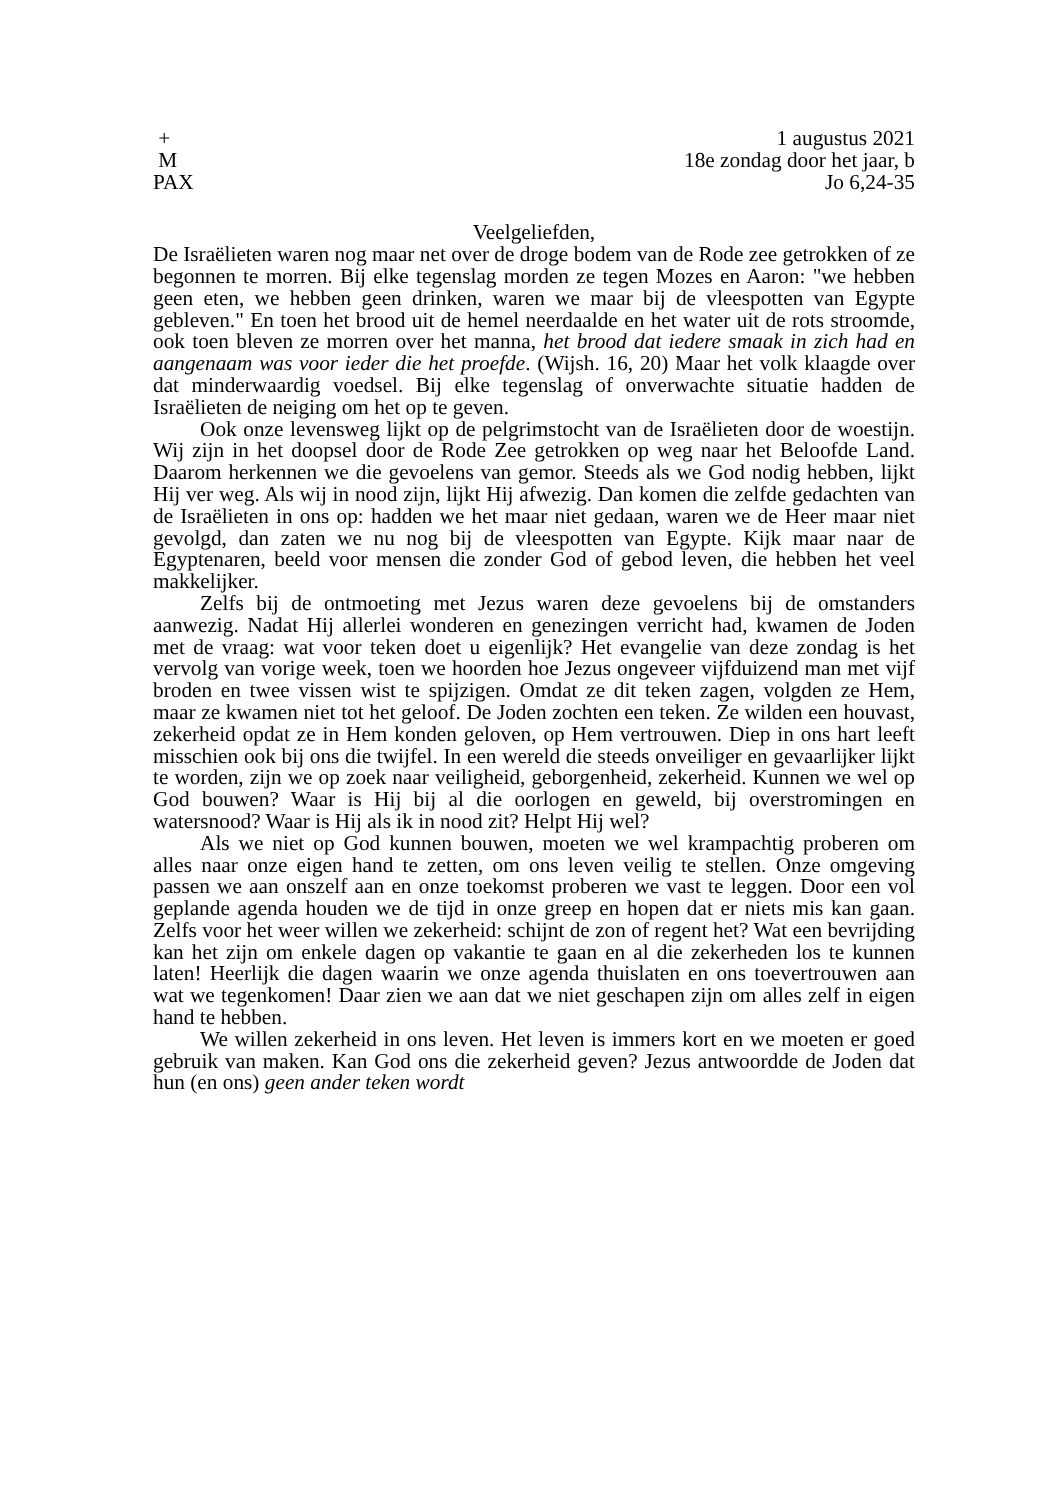+
M
PAX
1 augustus 2021
18e zondag door het jaar, b
Jo 6,24-35
Veelgeliefden,
De Israëlieten waren nog maar net over de droge bodem van de Rode zee getrokken of ze begonnen te morren. Bij elke tegenslag morden ze tegen Mozes en Aaron: "we hebben geen eten, we hebben geen drinken, waren we maar bij de vleespotten van Egypte gebleven." En toen het brood uit de hemel neerdaalde en het water uit de rots stroomde, ook toen bleven ze morren over het manna, het brood dat iedere smaak in zich had en aangenaam was voor ieder die het proefde. (Wijsh. 16, 20) Maar het volk klaagde over dat minderwaardig voedsel. Bij elke tegenslag of onverwachte situatie hadden de Israëlieten de neiging om het op te geven.
Ook onze levensweg lijkt op de pelgrimstocht van de Israëlieten door de woestijn. Wij zijn in het doopsel door de Rode Zee getrokken op weg naar het Beloofde Land. Daarom herkennen we die gevoelens van gemor. Steeds als we God nodig hebben, lijkt Hij ver weg. Als wij in nood zijn, lijkt Hij afwezig. Dan komen die zelfde gedachten van de Israëlieten in ons op: hadden we het maar niet gedaan, waren we de Heer maar niet gevolgd, dan zaten we nu nog bij de vleespotten van Egypte. Kijk maar naar de Egyptenaren, beeld voor mensen die zonder God of gebod leven, die hebben het veel makkelijker.
Zelfs bij de ontmoeting met Jezus waren deze gevoelens bij de omstanders aanwezig. Nadat Hij allerlei wonderen en genezingen verricht had, kwamen de Joden met de vraag: wat voor teken doet u eigenlijk? Het evangelie van deze zondag is het vervolg van vorige week, toen we hoorden hoe Jezus ongeveer vijfduizend man met vijf broden en twee vissen wist te spijzigen. Omdat ze dit teken zagen, volgden ze Hem, maar ze kwamen niet tot het geloof. De Joden zochten een teken. Ze wilden een houvast, zekerheid opdat ze in Hem konden geloven, op Hem vertrouwen. Diep in ons hart leeft misschien ook bij ons die twijfel. In een wereld die steeds onveiliger en gevaarlijker lijkt te worden, zijn we op zoek naar veiligheid, geborgenheid, zekerheid. Kunnen we wel op God bouwen? Waar is Hij bij al die oorlogen en geweld, bij overstromingen en watersnood? Waar is Hij als ik in nood zit? Helpt Hij wel?
Als we niet op God kunnen bouwen, moeten we wel krampachtig proberen om alles naar onze eigen hand te zetten, om ons leven veilig te stellen. Onze omgeving passen we aan onszelf aan en onze toekomst proberen we vast te leggen. Door een vol geplande agenda houden we de tijd in onze greep en hopen dat er niets mis kan gaan. Zelfs voor het weer willen we zekerheid: schijnt de zon of regent het? Wat een bevrijding kan het zijn om enkele dagen op vakantie te gaan en al die zekerheden los te kunnen laten! Heerlijk die dagen waarin we onze agenda thuislaten en ons toevertrouwen aan wat we tegenkomen! Daar zien we aan dat we niet geschapen zijn om alles zelf in eigen hand te hebben.
We willen zekerheid in ons leven. Het leven is immers kort en we moeten er goed gebruik van maken. Kan God ons die zekerheid geven? Jezus antwoordde de Joden dat hun (en ons) geen ander teken wordt